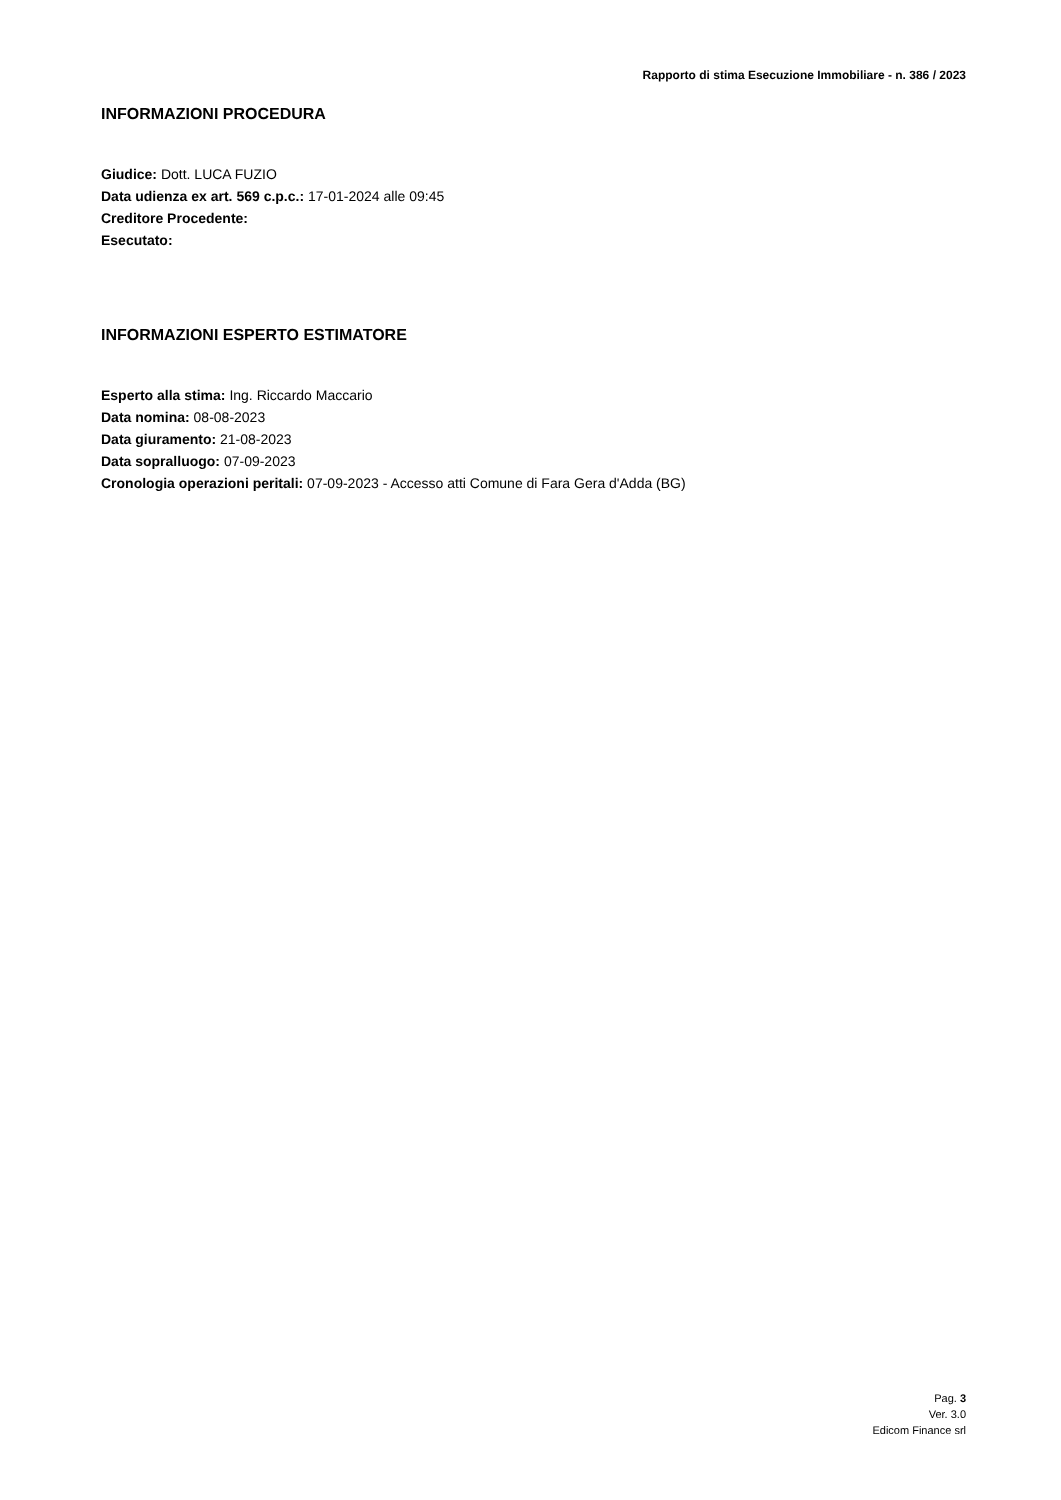Rapporto di stima Esecuzione Immobiliare - n. 386 / 2023
INFORMAZIONI PROCEDURA
Giudice: Dott. LUCA FUZIO
Data udienza ex art. 569 c.p.c.: 17-01-2024 alle 09:45
Creditore Procedente:
Esecutato:
INFORMAZIONI ESPERTO ESTIMATORE
Esperto alla stima: Ing. Riccardo Maccario
Data nomina: 08-08-2023
Data giuramento: 21-08-2023
Data sopralluogo: 07-09-2023
Cronologia operazioni peritali: 07-09-2023 - Accesso atti Comune di Fara Gera d'Adda (BG)
Pag. 3
Ver. 3.0
Edicom Finance srl